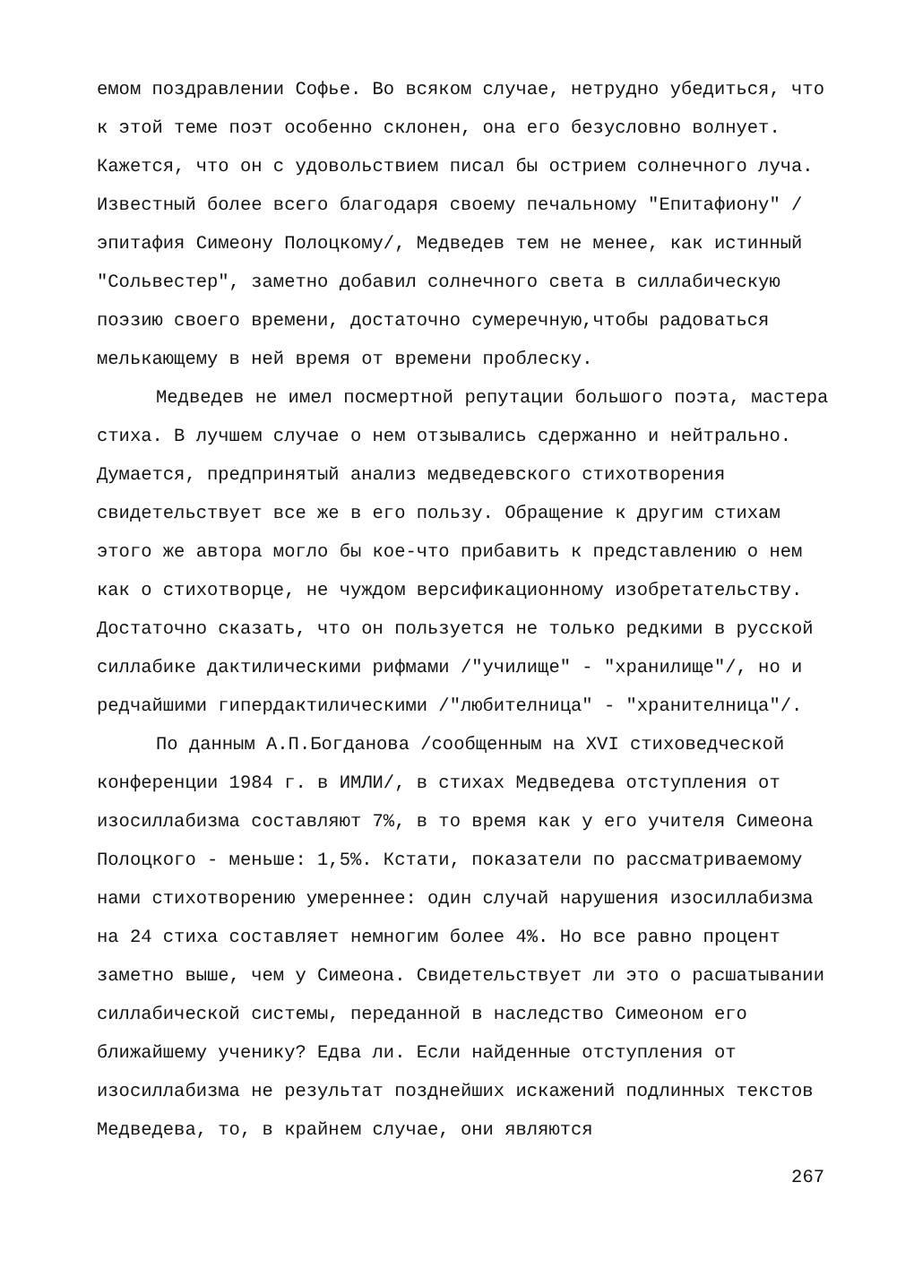емом поздравлении Софье. Во всяком случае, нетрудно убедиться, что к этой теме поэт особенно склонен, она его безусловно волнует. Кажется, что он с удовольствием писал бы острием солнечного луча. Известный более всего благодаря своему печальному "Епитафиону" /эпитафия Симеону Полоцкому/, Медведев тем не менее, как истинный "Сольвестер", заметно добавил солнечного света в силлабическую поэзию своего времени, достаточно сумеречную,чтобы радоваться мелькающему в ней время от времени проблеску.
Медведев не имел посмертной репутации большого поэта, мастера стиха. В лучшем случае о нем отзывались сдержанно и нейтрально. Думается, предпринятый анализ медведевского стихотворения свидетельствует все же в его пользу. Обращение к другим стихам этого же автора могло бы кое-что прибавить к представлению о нем как о стихотворце, не чуждом версификационному изобретательству. Достаточно сказать, что он пользуется не только редкими в русской силлабике дактилическими рифмами /"училище" - "хранилище"/, но и редчайшими гипердактилическими /"любителница" - "хранителница"/.
По данным А.П.Богданова /сообщенным на ХVI стиховедческой конференции 1984 г. в ИМЛИ/, в стихах Медведева отступления от изосиллабизма составляют 7%, в то время как у его учителя Симеона Полоцкого - меньше: 1,5%. Кстати, показатели по рассматриваемому нами стихотворению умереннее: один случай нарушения изосиллабизма на 24 стиха составляет немногим более 4%. Но все равно процент заметно выше, чем у Симеона. Свидетельствует ли это о расшатывании силлабической системы, переданной в наследство Симеоном его ближайшему ученику? Едва ли. Если найденные отступления от изосиллабизма не результат позднейших искажений подлинных текстов Медведева, то, в крайнем случае, они являются
267